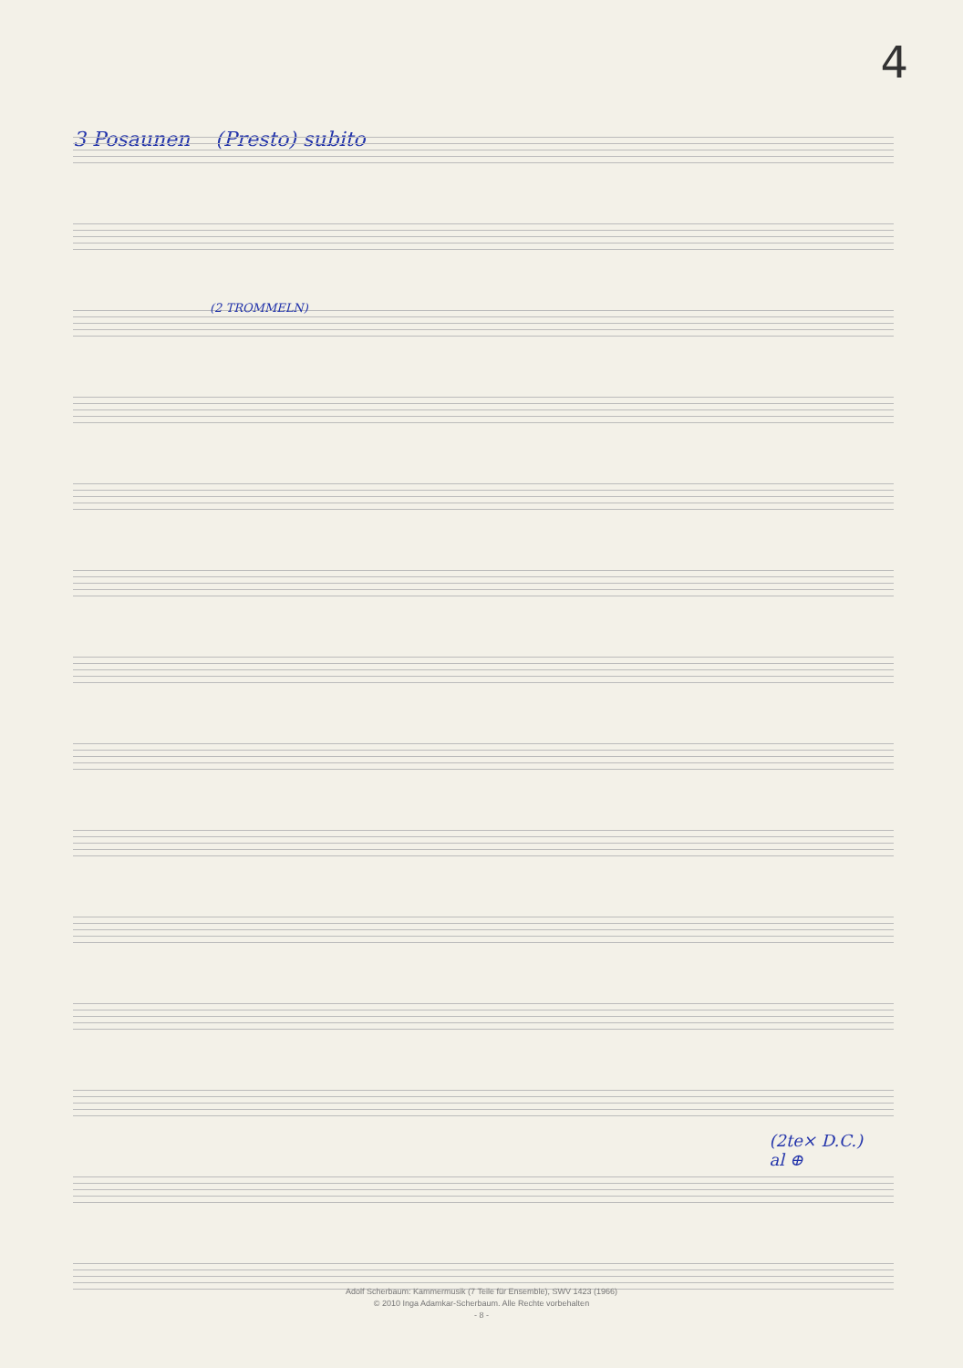4
3 Posaunen (Presto) subito
(2 TROMMELN)
(2te× D.C.)
al ⊕
Adolf Scherbaum: Kammermusik (7 Teile für Ensemble), SWV 1423 (1966)
© 2010 Inga Adamkar-Scherbaum. Alle Rechte vorbehalten
- 8 -